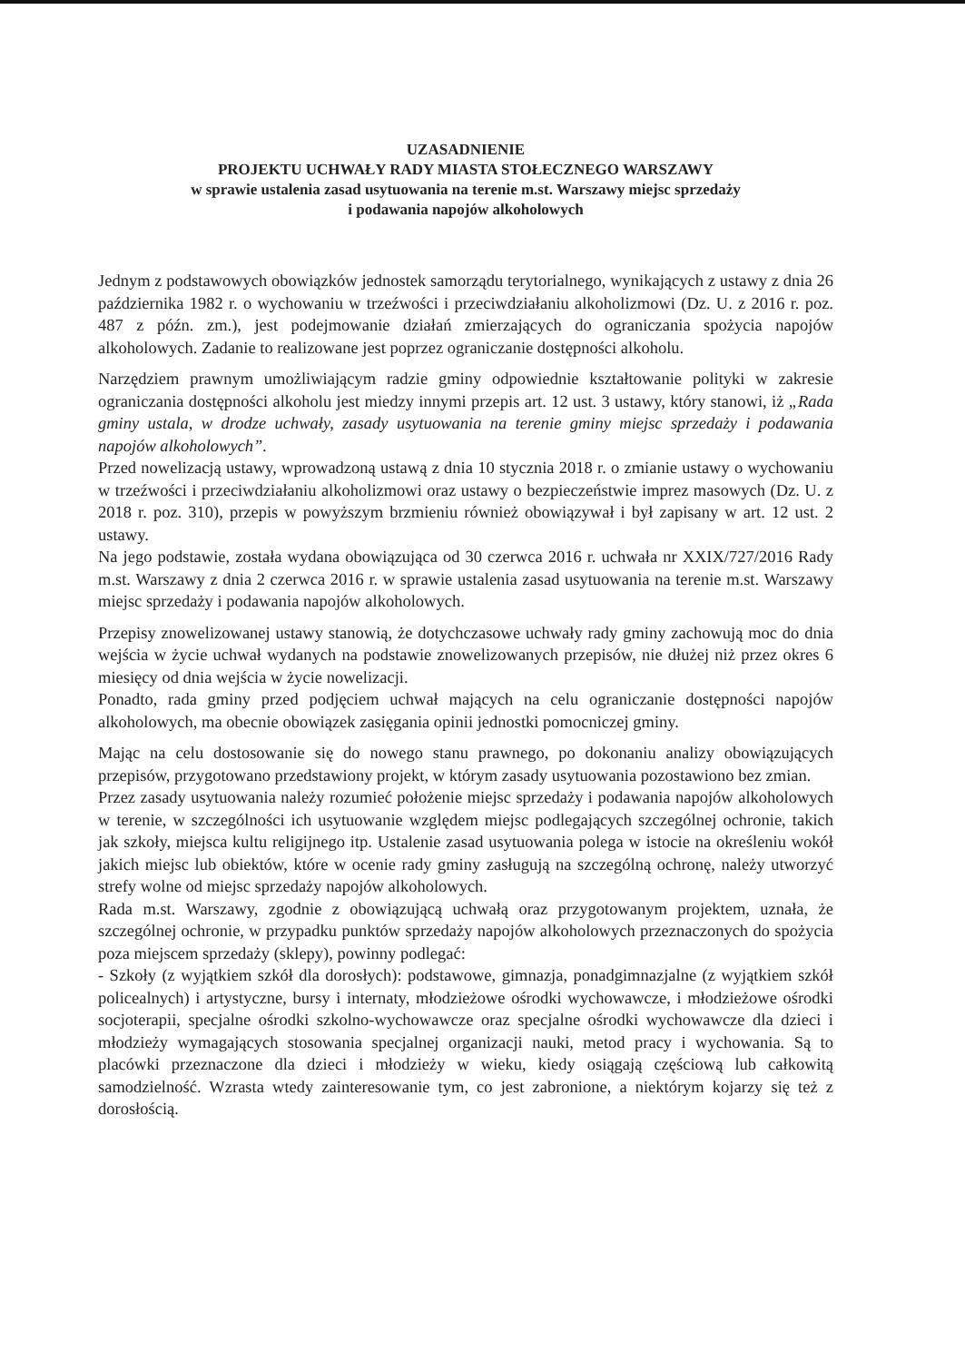UZASADNIENIE
PROJEKTU UCHWAŁY RADY MIASTA STOŁECZNEGO WARSZAWY
w sprawie ustalenia zasad usytuowania na terenie m.st. Warszawy miejsc sprzedaży
i podawania napojów alkoholowych
Jednym z podstawowych obowiązków jednostek samorządu terytorialnego, wynikających z ustawy z dnia 26 października 1982 r. o wychowaniu w trzeźwości i przeciwdziałaniu alkoholizmowi (Dz. U. z 2016 r. poz. 487 z późn. zm.), jest podejmowanie działań zmierzających do ograniczania spożycia napojów alkoholowych. Zadanie to realizowane jest poprzez ograniczanie dostępności alkoholu.
Narzędziem prawnym umożliwiającym radzie gminy odpowiednie kształtowanie polityki w zakresie ograniczania dostępności alkoholu jest miedzy innymi przepis art. 12 ust. 3 ustawy, który stanowi, iż „Rada gminy ustala, w drodze uchwały, zasady usytuowania na terenie gminy miejsc sprzedaży i podawania napojów alkoholowych”.
Przed nowelizacją ustawy, wprowadzoną ustawą z dnia 10 stycznia 2018 r. o zmianie ustawy o wychowaniu w trzeźwości i przeciwdziałaniu alkoholizmowi oraz ustawy o bezpieczeństwie imprez masowych (Dz. U. z 2018 r. poz. 310), przepis w powyższym brzmieniu również obowiązywał i był zapisany w art. 12 ust. 2 ustawy.
Na jego podstawie, została wydana obowiązująca od 30 czerwca 2016 r. uchwała nr XXIX/727/2016 Rady m.st. Warszawy z dnia 2 czerwca 2016 r. w sprawie ustalenia zasad usytuowania na terenie m.st. Warszawy miejsc sprzedaży i podawania napojów alkoholowych.
Przepisy znowelizowanej ustawy stanowią, że dotychczasowe uchwały rady gminy zachowują moc do dnia wejścia w życie uchwał wydanych na podstawie znowelizowanych przepisów, nie dłużej niż przez okres 6 miesięcy od dnia wejścia w życie nowelizacji.
Ponadto, rada gminy przed podjęciem uchwał mających na celu ograniczanie dostępności napojów alkoholowych, ma obecnie obowiązek zasięgania opinii jednostki pomocniczej gminy.
Mając na celu dostosowanie się do nowego stanu prawnego, po dokonaniu analizy obowiązujących przepisów, przygotowano przedstawiony projekt, w którym zasady usytuowania pozostawiono bez zmian.
Przez zasady usytuowania należy rozumieć położenie miejsc sprzedaży i podawania napojów alkoholowych w terenie, w szczególności ich usytuowanie względem miejsc podlegających szczególnej ochronie, takich jak szkoły, miejsca kultu religijnego itp. Ustalenie zasad usytuowania polega w istocie na określeniu wokół jakich miejsc lub obiektów, które w ocenie rady gminy zasługują na szczególną ochronę, należy utworzyć strefy wolne od miejsc sprzedaży napojów alkoholowych.
Rada m.st. Warszawy, zgodnie z obowiązującą uchwałą oraz przygotowanym projektem, uznała, że szczególnej ochronie, w przypadku punktów sprzedaży napojów alkoholowych przeznaczonych do spożycia poza miejscem sprzedaży (sklepy), powinny podlegać:
- Szkoły (z wyjątkiem szkół dla dorosłych): podstawowe, gimnazja, ponadgimnazjalne (z wyjątkiem szkół policealnych) i artystyczne, bursy i internaty, młodzieżowe ośrodki wychowawcze, i młodzieżowe ośrodki socjoterapii, specjalne ośrodki szkolno-wychowawcze oraz specjalne ośrodki wychowawcze dla dzieci i młodzieży wymagających stosowania specjalnej organizacji nauki, metod pracy i wychowania. Są to placówki przeznaczone dla dzieci i młodzieży w wieku, kiedy osiągają częściową lub całkowitą samodzielność. Wzrasta wtedy zainteresowanie tym, co jest zabronione, a niektórym kojarzy się też z dorosłością.